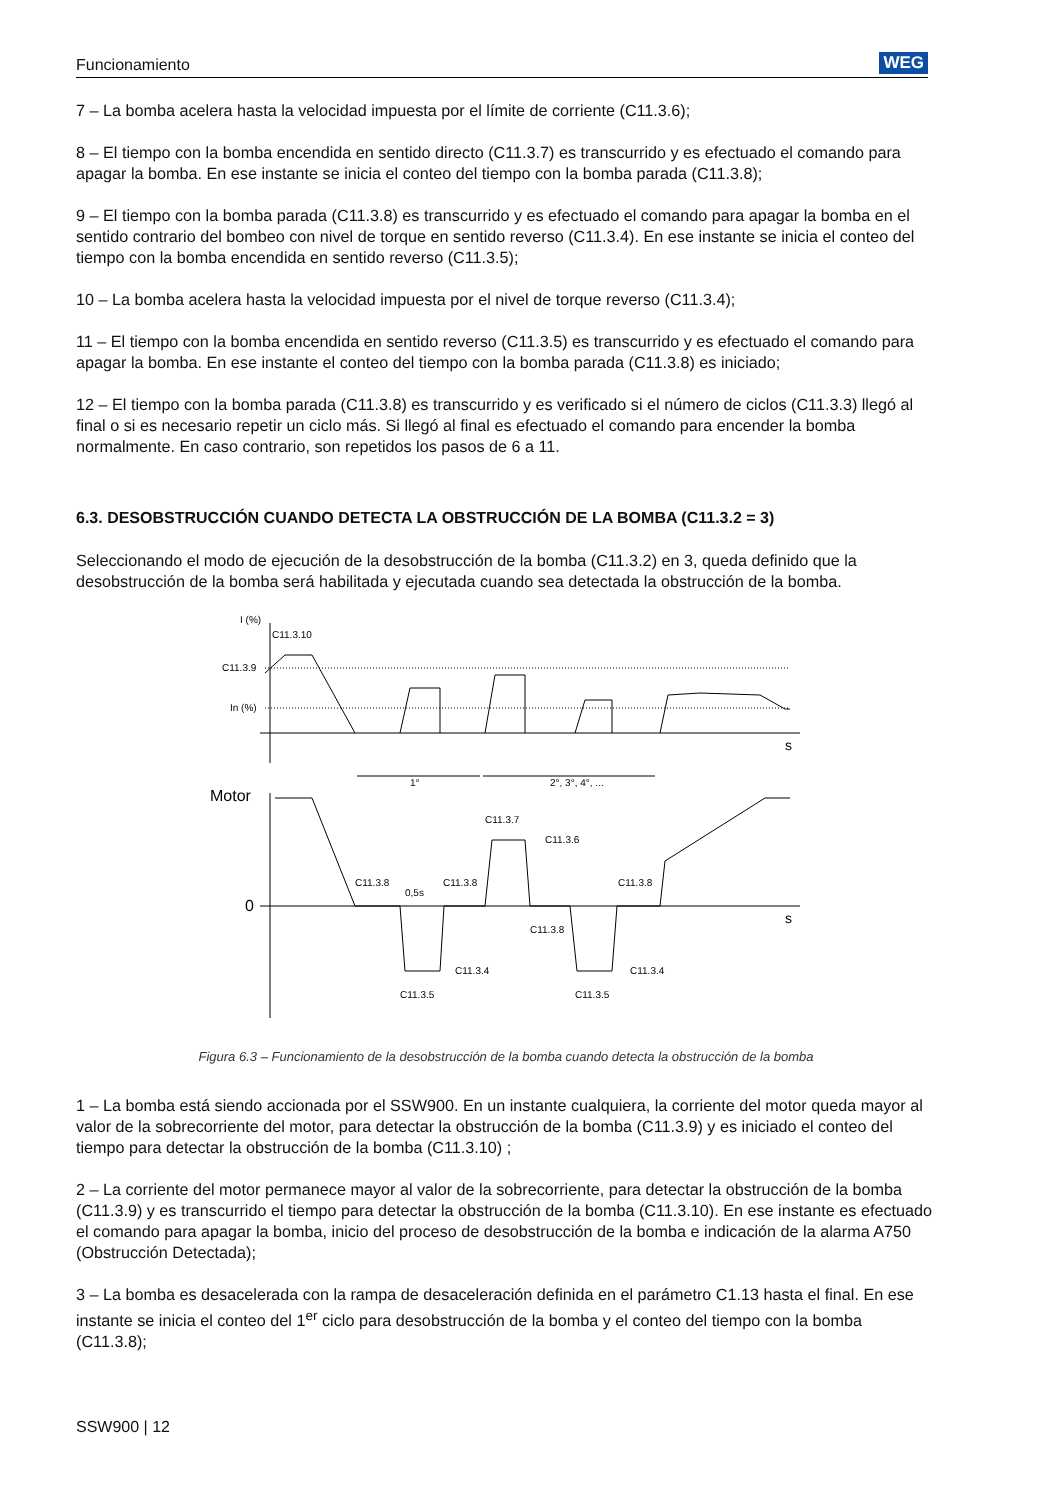Funcionamiento WEG
7 – La bomba acelera hasta la velocidad impuesta por el límite de corriente (C11.3.6);
8 – El tiempo con la bomba encendida en sentido directo (C11.3.7) es transcurrido y es efectuado el comando para apagar la bomba. En ese instante se inicia el conteo del tiempo con la bomba parada (C11.3.8);
9 – El tiempo con la bomba parada (C11.3.8) es transcurrido y es efectuado el comando para apagar la bomba en el sentido contrario del bombeo con nivel de torque en sentido reverso (C11.3.4). En ese instante se inicia el conteo del tiempo con la bomba encendida en sentido reverso (C11.3.5);
10 – La bomba acelera hasta la velocidad impuesta por el nivel de torque reverso (C11.3.4);
11 – El tiempo con la bomba encendida en sentido reverso (C11.3.5) es transcurrido y es efectuado el comando para apagar la bomba. En ese instante el conteo del tiempo con la bomba parada (C11.3.8) es iniciado;
12 – El tiempo con la bomba parada (C11.3.8) es transcurrido y es verificado si el número de ciclos (C11.3.3) llegó al final o si es necesario repetir un ciclo más. Si llegó al final es efectuado el comando para encender la bomba normalmente. En caso contrario, son repetidos los pasos de 6 a 11.
6.3. DESOBSTRUCCIÓN CUANDO DETECTA LA OBSTRUCCIÓN DE LA BOMBA (C11.3.2 = 3)
Seleccionando el modo de ejecución de la desobstrucción de la bomba (C11.3.2) en 3, queda definido que la desobstrucción de la bomba será habilitada y ejecutada cuando sea detectada la obstrucción de la bomba.
I (%)
C11.3.10
C11.3.9
In (%)
s
1°
2°, 3°, 4°, ...
Motor
0
s
C11.3.7
C11.3.6
C11.3.8
C11.3.8
C11.3.8
0,5s
C11.3.8
C11.3.4
C11.3.4
C11.3.5
C11.3.5
Figura 6.3 – Funcionamiento de la desobstrucción de la bomba cuando detecta la obstrucción de la bomba
1 – La bomba está siendo accionada por el SSW900. En un instante cualquiera, la corriente del motor queda mayor al valor de la sobrecorriente del motor, para detectar la obstrucción de la bomba (C11.3.9) y es iniciado el conteo del tiempo para detectar la obstrucción de la bomba (C11.3.10) ;
2 – La corriente del motor permanece mayor al valor de la sobrecorriente, para detectar la obstrucción de la bomba (C11.3.9) y es transcurrido el tiempo para detectar la obstrucción de la bomba (C11.3.10). En ese instante es efectuado el comando para apagar la bomba, inicio del proceso de desobstrucción de la bomba e indicación de la alarma A750 (Obstrucción Detectada);
3 – La bomba es desacelerada con la rampa de desaceleración definida en el parámetro C1.13 hasta el final. En ese instante se inicia el conteo del 1<sup>er</sup> ciclo para desobstrucción de la bomba y el conteo del tiempo con la bomba (C11.3.8);
SSW900 | 12